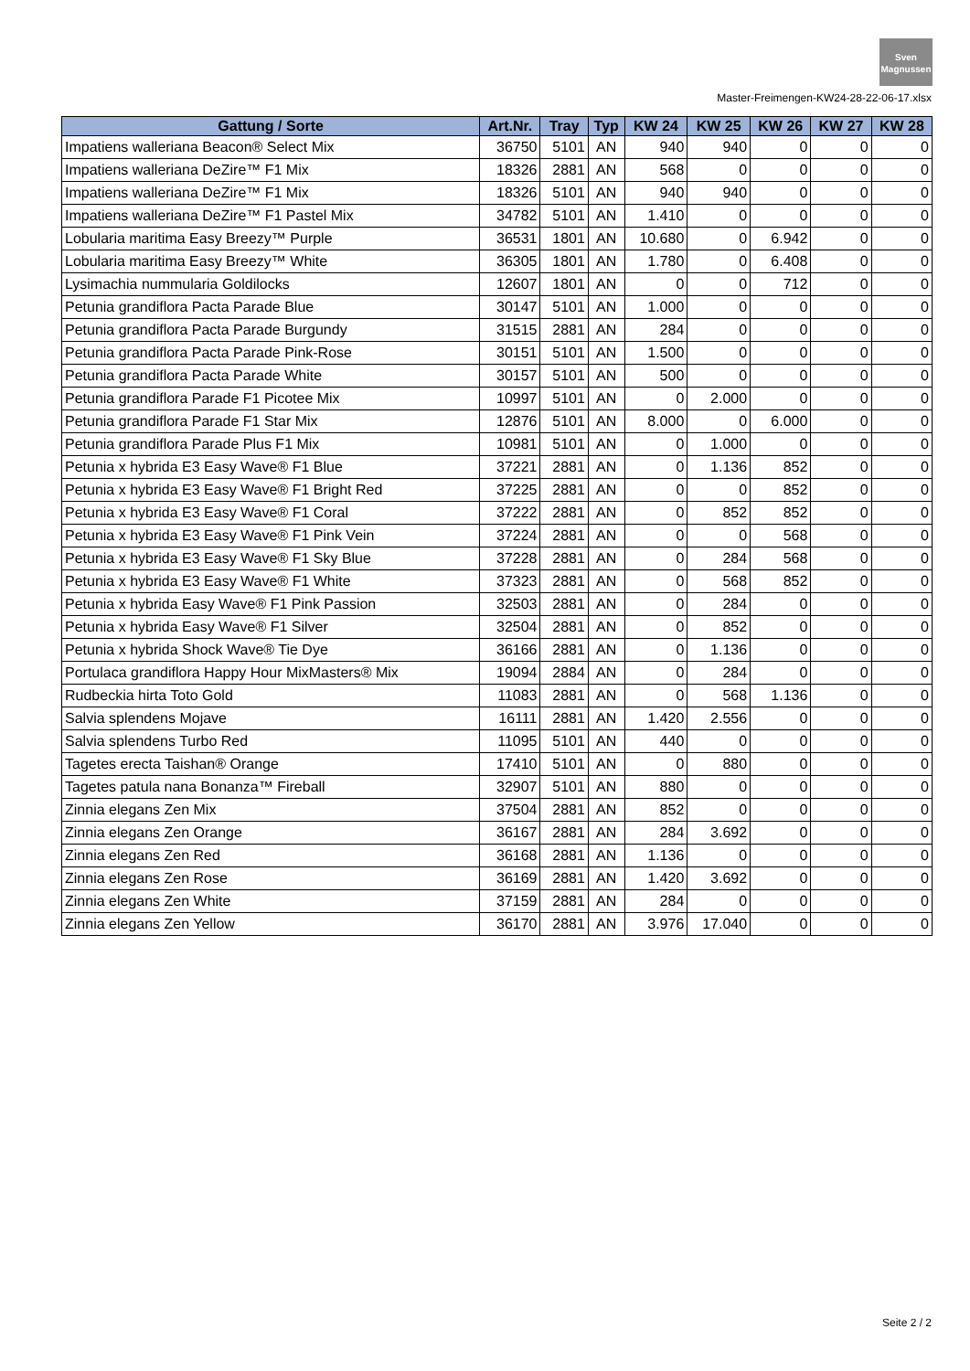Sven
Magnussen
Master-Freimengen-KW24-28-22-06-17.xlsx
| Gattung / Sorte | Art.Nr. | Tray | Typ | KW 24 | KW 25 | KW 26 | KW 27 | KW 28 |
| --- | --- | --- | --- | --- | --- | --- | --- | --- |
| Impatiens walleriana Beacon® Select Mix | 36750 | 5101 | AN | 940 | 940 | 0 | 0 | 0 |
| Impatiens walleriana DeZire™ F1 Mix | 18326 | 2881 | AN | 568 | 0 | 0 | 0 | 0 |
| Impatiens walleriana DeZire™ F1 Mix | 18326 | 5101 | AN | 940 | 940 | 0 | 0 | 0 |
| Impatiens walleriana DeZire™ F1 Pastel Mix | 34782 | 5101 | AN | 1.410 | 0 | 0 | 0 | 0 |
| Lobularia maritima Easy Breezy™ Purple | 36531 | 1801 | AN | 10.680 | 0 | 6.942 | 0 | 0 |
| Lobularia maritima Easy Breezy™ White | 36305 | 1801 | AN | 1.780 | 0 | 6.408 | 0 | 0 |
| Lysimachia nummularia Goldilocks | 12607 | 1801 | AN | 0 | 0 | 712 | 0 | 0 |
| Petunia grandiflora Pacta Parade Blue | 30147 | 5101 | AN | 1.000 | 0 | 0 | 0 | 0 |
| Petunia grandiflora Pacta Parade Burgundy | 31515 | 2881 | AN | 284 | 0 | 0 | 0 | 0 |
| Petunia grandiflora Pacta Parade Pink-Rose | 30151 | 5101 | AN | 1.500 | 0 | 0 | 0 | 0 |
| Petunia grandiflora Pacta Parade White | 30157 | 5101 | AN | 500 | 0 | 0 | 0 | 0 |
| Petunia grandiflora Parade F1 Picotee Mix | 10997 | 5101 | AN | 0 | 2.000 | 0 | 0 | 0 |
| Petunia grandiflora Parade F1 Star Mix | 12876 | 5101 | AN | 8.000 | 0 | 6.000 | 0 | 0 |
| Petunia grandiflora Parade Plus F1 Mix | 10981 | 5101 | AN | 0 | 1.000 | 0 | 0 | 0 |
| Petunia x hybrida E3 Easy Wave® F1 Blue | 37221 | 2881 | AN | 0 | 1.136 | 852 | 0 | 0 |
| Petunia x hybrida E3 Easy Wave® F1 Bright Red | 37225 | 2881 | AN | 0 | 0 | 852 | 0 | 0 |
| Petunia x hybrida E3 Easy Wave® F1 Coral | 37222 | 2881 | AN | 0 | 852 | 852 | 0 | 0 |
| Petunia x hybrida E3 Easy Wave® F1 Pink Vein | 37224 | 2881 | AN | 0 | 0 | 568 | 0 | 0 |
| Petunia x hybrida E3 Easy Wave® F1 Sky Blue | 37228 | 2881 | AN | 0 | 284 | 568 | 0 | 0 |
| Petunia x hybrida E3 Easy Wave® F1 White | 37323 | 2881 | AN | 0 | 568 | 852 | 0 | 0 |
| Petunia x hybrida Easy Wave® F1 Pink Passion | 32503 | 2881 | AN | 0 | 284 | 0 | 0 | 0 |
| Petunia x hybrida Easy Wave® F1 Silver | 32504 | 2881 | AN | 0 | 852 | 0 | 0 | 0 |
| Petunia x hybrida Shock Wave® Tie Dye | 36166 | 2881 | AN | 0 | 1.136 | 0 | 0 | 0 |
| Portulaca grandiflora Happy Hour MixMasters® Mix | 19094 | 2884 | AN | 0 | 284 | 0 | 0 | 0 |
| Rudbeckia hirta Toto Gold | 11083 | 2881 | AN | 0 | 568 | 1.136 | 0 | 0 |
| Salvia splendens Mojave | 16111 | 2881 | AN | 1.420 | 2.556 | 0 | 0 | 0 |
| Salvia splendens Turbo Red | 11095 | 5101 | AN | 440 | 0 | 0 | 0 | 0 |
| Tagetes erecta Taishan® Orange | 17410 | 5101 | AN | 0 | 880 | 0 | 0 | 0 |
| Tagetes patula nana Bonanza™ Fireball | 32907 | 5101 | AN | 880 | 0 | 0 | 0 | 0 |
| Zinnia elegans Zen Mix | 37504 | 2881 | AN | 852 | 0 | 0 | 0 | 0 |
| Zinnia elegans Zen Orange | 36167 | 2881 | AN | 284 | 3.692 | 0 | 0 | 0 |
| Zinnia elegans Zen Red | 36168 | 2881 | AN | 1.136 | 0 | 0 | 0 | 0 |
| Zinnia elegans Zen Rose | 36169 | 2881 | AN | 1.420 | 3.692 | 0 | 0 | 0 |
| Zinnia elegans Zen White | 37159 | 2881 | AN | 284 | 0 | 0 | 0 | 0 |
| Zinnia elegans Zen Yellow | 36170 | 2881 | AN | 3.976 | 17.040 | 0 | 0 | 0 |
Seite 2 / 2